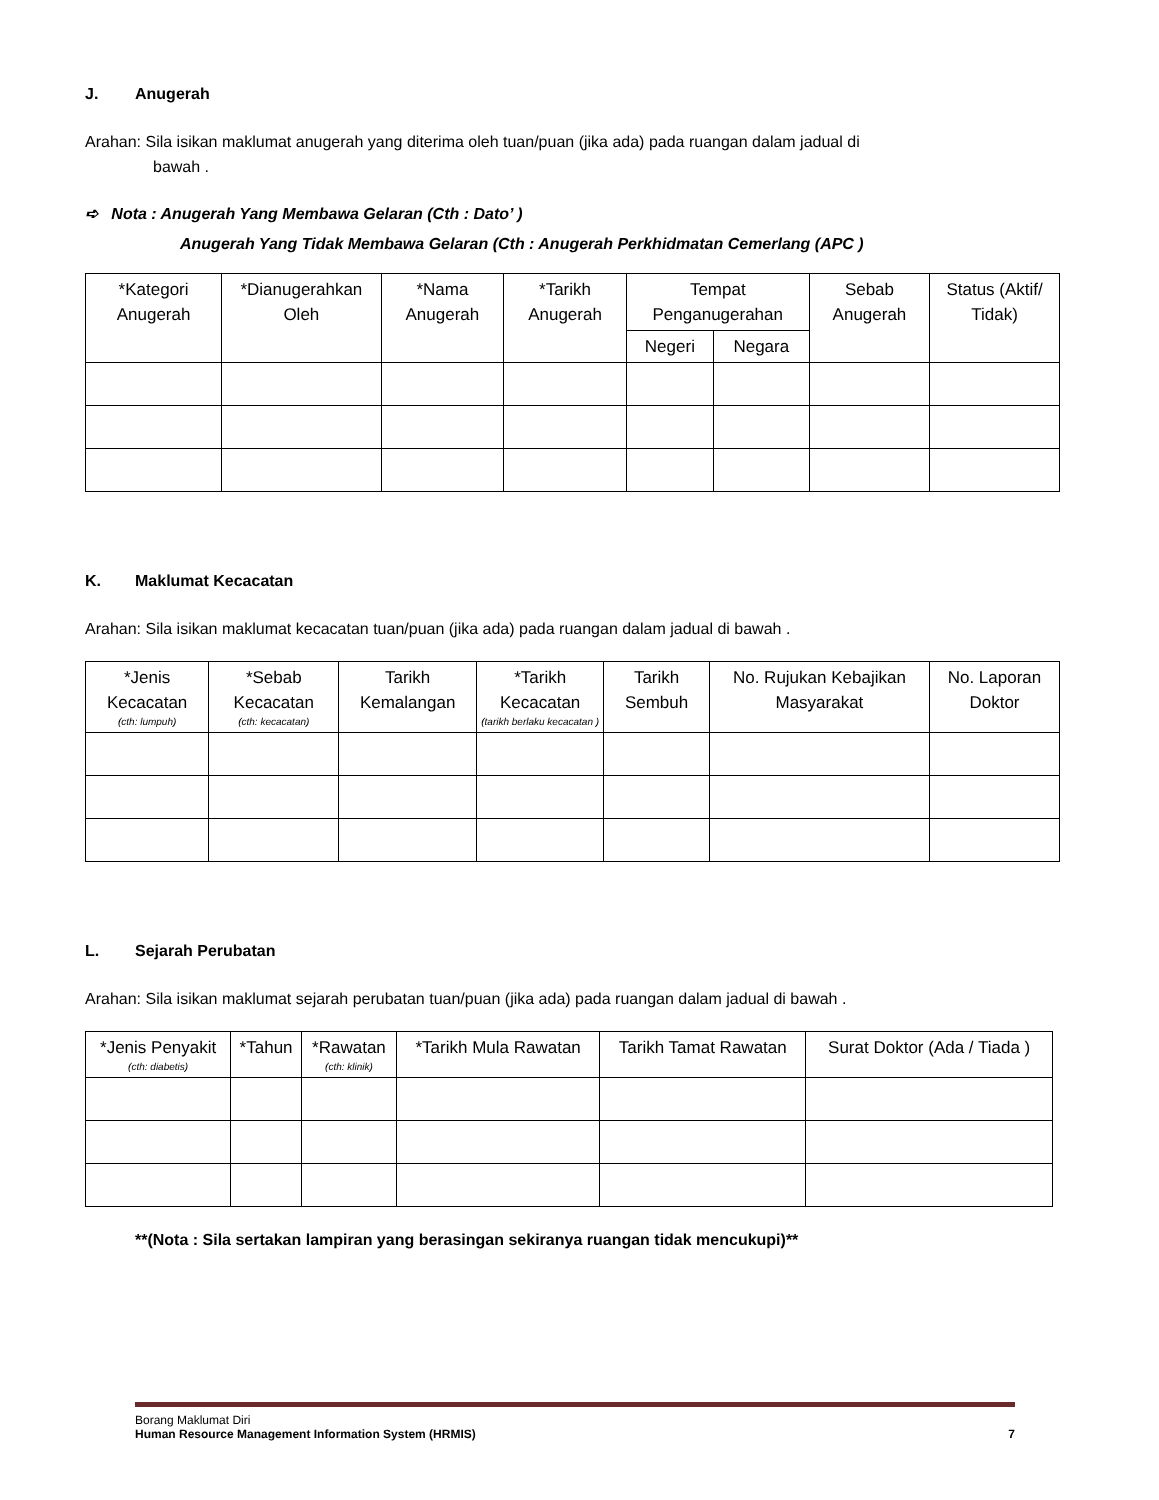J. Anugerah
Arahan: Sila isikan maklumat anugerah yang diterima oleh tuan/puan (jika ada) pada ruangan dalam jadual di
bawah .
➪ Nota : Anugerah Yang Membawa Gelaran (Cth : Dato’ )
Anugerah Yang Tidak Membawa Gelaran (Cth : Anugerah Perkhidmatan Cemerlang (APC )
| *Kategori Anugerah | *Dianugerahkan Oleh | *Nama Anugerah | *Tarikh Anugerah | Tempat Penganugerahan | | Sebab Anugerah | Status (Aktif/ Tidak) |
| --- | --- | --- | --- | --- | --- | --- | --- |
| | | | | Negeri | Negara | | |
K. Maklumat Kecacatan
Arahan: Sila isikan maklumat kecacatan tuan/puan (jika ada) pada ruangan dalam jadual di bawah .
| *Jenis Kecacatan (cth: lumpuh) | *Sebab Kecacatan (cth: kecacatan) | Tarikh Kemalangan | *Tarikh Kecacatan (tarikh berlaku kecacatan ) | Tarikh Sembuh | No. Rujukan Kebajikan Masyarakat | No. Laporan Doktor |
| --- | --- | --- | --- | --- | --- | --- |
L. Sejarah Perubatan
Arahan: Sila isikan maklumat sejarah perubatan tuan/puan (jika ada) pada ruangan dalam jadual di bawah .
| *Jenis Penyakit (cth: diabetis) | *Tahun | *Rawatan (cth: klinik) | *Tarikh Mula Rawatan | Tarikh Tamat Rawatan | Surat Doktor (Ada / Tiada ) |
| --- | --- | --- | --- | --- | --- |
**(Nota : Sila sertakan lampiran yang berasingan sekiranya ruangan tidak mencukupi)**
Borang Maklumat Diri
Human Resource Management Information System (HRMIS) 7